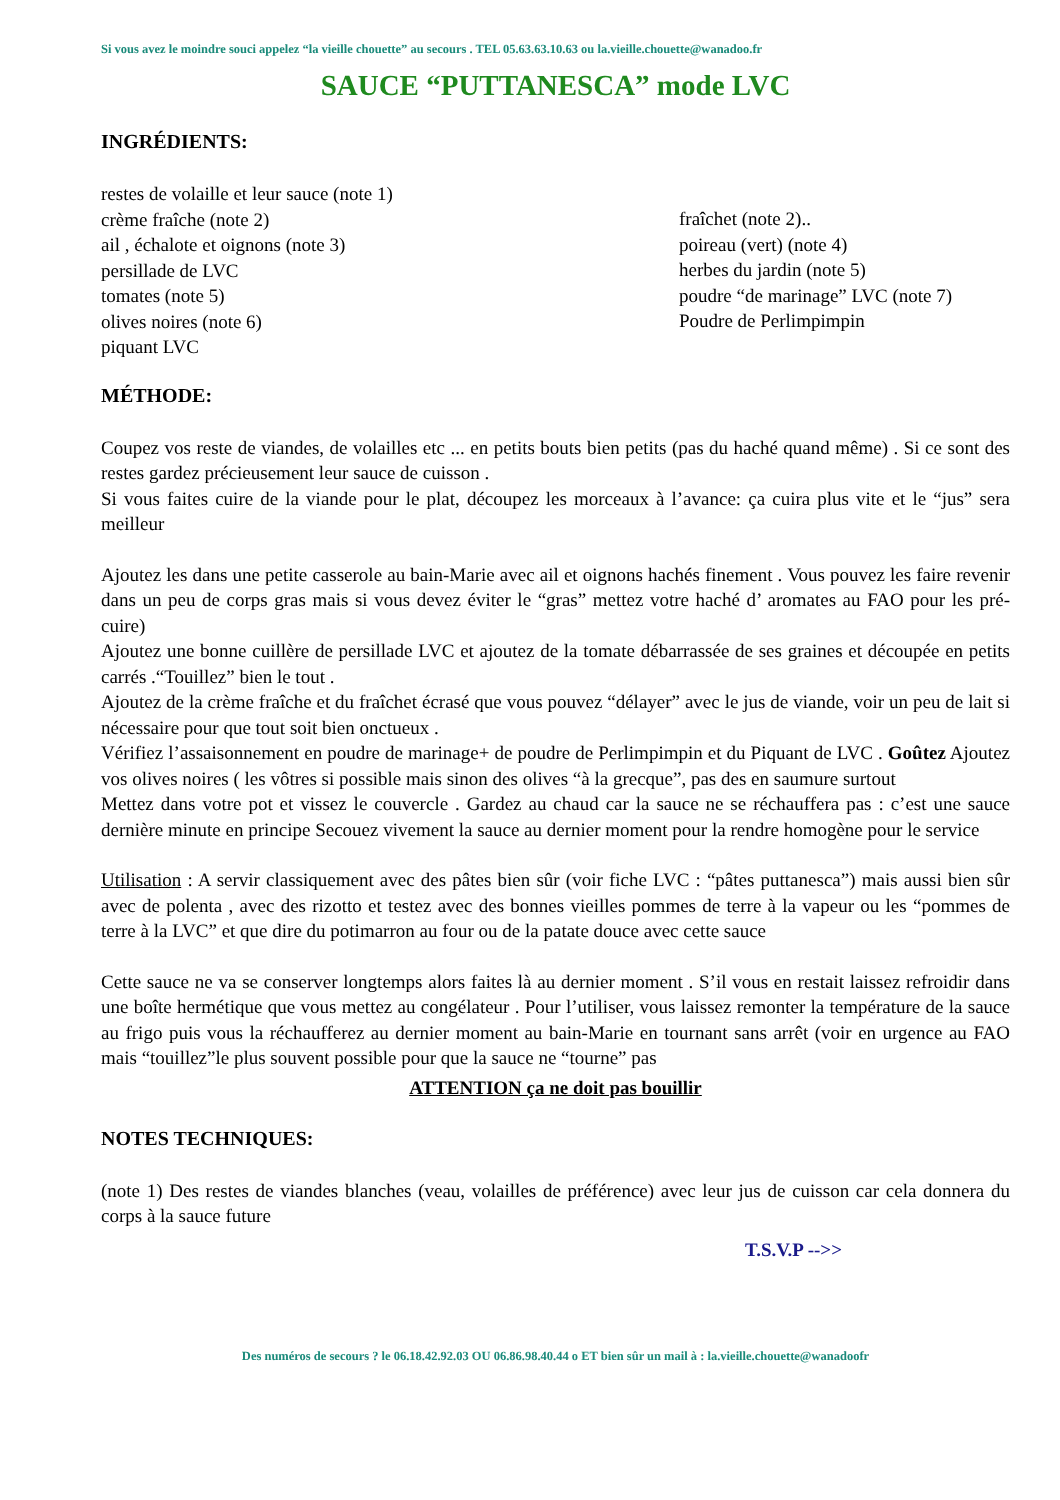Si vous avez le moindre souci appelez “la vieille chouette” au secours . TEL 05.63.63.10.63 ou la.vieille.chouette@wanadoo.fr
SAUCE “PUTTANESCA” mode LVC
INGRÉDIENTS:
restes de volaille et leur sauce (note 1)
crème fraîche (note 2)
ail , échalote et oignons (note 3)
persillade de LVC
tomates (note 5)
olives noires (note 6)
piquant LVC
fraîchet (note 2)..
poireau (vert) (note 4)
herbes du jardin (note 5)
poudre “de marinage” LVC (note 7)
Poudre de Perlimpimpin
MÉTHODE:
Coupez vos reste de viandes, de volailles etc ... en petits bouts bien petits (pas du haché quand même) . Si ce sont des restes gardez précieusement leur sauce de cuisson .
Si vous faites cuire de la viande pour le plat, découpez les morceaux à l’avance: ça cuira plus vite et le “jus” sera meilleur
Ajoutez les dans une petite casserole au bain-Marie avec ail et oignons hachés finement . Vous pouvez les faire revenir dans un peu de corps gras mais si vous devez éviter le “gras” mettez votre haché d’ aromates au FAO pour les pré-cuire)
Ajoutez une bonne cuillère de persillade LVC et ajoutez de la tomate débarrassée de ses graines et découpée en petits carrés .“Touillez” bien le tout .
Ajoutez de la crème fraîche et du fraîchet écrasé que vous pouvez “délayer” avec le jus de viande, voir un peu de lait si nécessaire pour que tout soit bien onctueux .
Vérifiez l’assaisonnement en poudre de marinage+ de poudre de Perlimpimpin et du Piquant de LVC . Goûtez Ajoutez vos olives noires ( les vôtres si possible mais sinon des olives “à la grecque”, pas des en saumure surtout
Mettez dans votre pot et vissez le couvercle . Gardez au chaud car la sauce ne se réchauffera pas : c’est une sauce dernière minute en principe Secouez vivement la sauce au dernier moment pour la rendre homogène pour le service
Utilisation : A servir classiquement avec des pâtes bien sûr (voir fiche LVC : “pâtes puttanesca”) mais aussi bien sûr avec de polenta , avec des rizotto et testez avec des bonnes vieilles pommes de terre à la vapeur ou les “pommes de terre à la LVC” et que dire du potimarron au four ou de la patate douce avec cette sauce
Cette sauce ne va se conserver longtemps alors faites là au dernier moment . S’il vous en restait laissez refroidir dans une boîte hermétique que vous mettez au congélateur . Pour l’utiliser, vous laissez remonter la température de la sauce au frigo puis vous la réchaufferez au dernier moment au bain-Marie en tournant sans arrêt (voir en urgence au FAO mais “touillez”le plus souvent possible pour que la sauce ne “tourne” pas
ATTENTION ça ne doit pas bouillir
NOTES TECHNIQUES:
(note 1) Des restes de viandes blanches (veau, volailles de préférence) avec leur jus de cuisson car cela donnera du corps à la sauce future
T.S.V.P -->>
Des numéros de secours ? le 06.18.42.92.03 OU 06.86.98.40.44 o ET bien sûr un mail à : la.vieille.chouette@wanadoofr